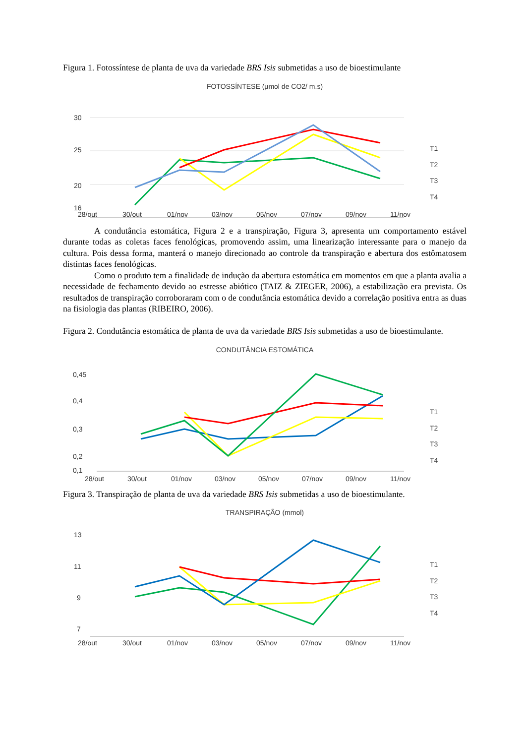Figura 1. Fotossíntese de planta de uva da variedade BRS Isis submetidas a uso de bioestimulante
FOTOSSÍNTESE (µmol de CO2/ m.s)
30
25
20
16
T1
T2
T3
T4
28/out
30/out
01/nov
03/nov
05/nov
07/nov
09/nov
11/nov
A condutância estomática, Figura 2 e a transpiração, Figura 3, apresenta um comportamento estável durante todas as coletas faces fenológicas, promovendo assim, uma linearização interessante para o manejo da cultura. Pois dessa forma, manterá o manejo direcionado ao controle da transpiração e abertura dos estômatosem distintas faces fenológicas.
Como o produto tem a finalidade de indução da abertura estomática em momentos em que a planta avalia a necessidade de fechamento devido ao estresse abiótico (TAIZ & ZIEGER, 2006), a estabilização era prevista. Os resultados de transpiração corroboraram com o de condutância estomática devido a correlação positiva entra as duas na fisiologia das plantas (RIBEIRO, 2006).
Figura 2. Condutância estomática de planta de uva da variedade BRS Isis submetidas a uso de bioestimulante.
CONDUTÂNCIA ESTOMÁTICA
0,45
0,4
0,3
0,2
0,1
T1
T2
T3
T4
28/out
30/out
01/nov
03/nov
05/nov
07/nov
09/nov
11/nov
Figura 3. Transpiração de planta de uva da variedade BRS Isis submetidas a uso de bioestimulante.
TRANSPIRAÇÃO (mmol)
13
11
9
7
T1
T2
T3
T4
28/out
30/out
01/nov
03/nov
05/nov
07/nov
09/nov
11/nov